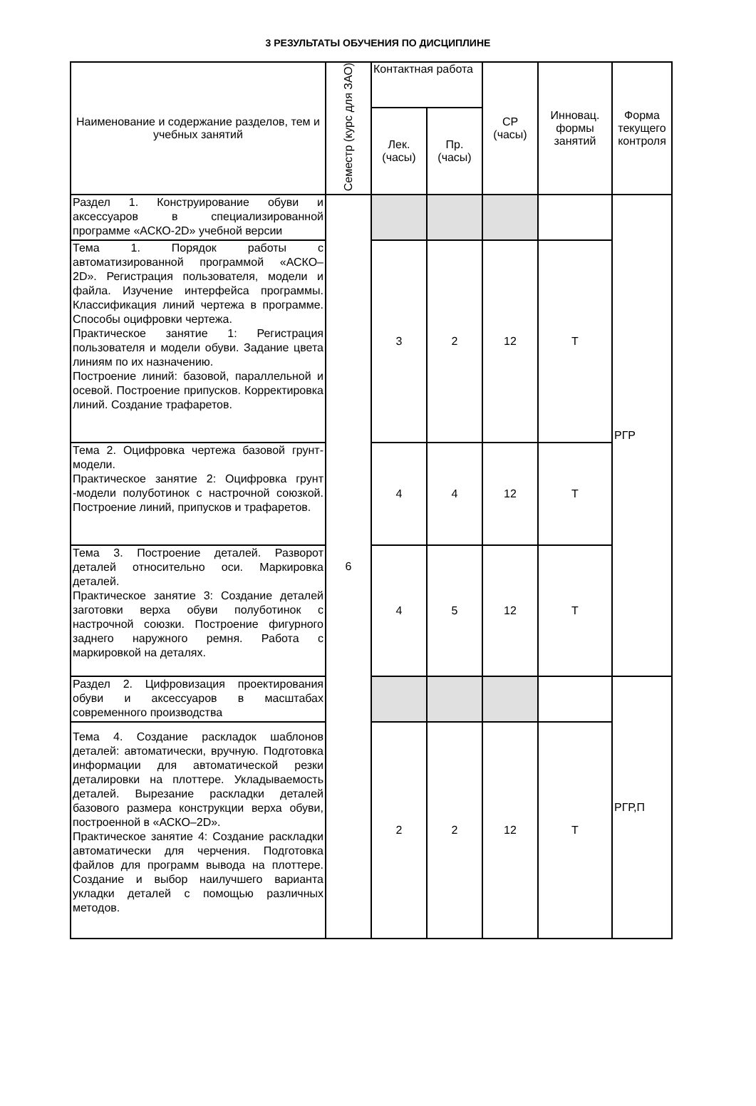3 РЕЗУЛЬТАТЫ ОБУЧЕНИЯ ПО ДИСЦИПЛИНЕ
| Наименование и содержание разделов, тем и учебных занятий | Семестр (курс для ЗАО) | Контактная работа | | СР (часы) | Инновац. формы занятий | Форма текущего контроля |
| --- | --- | --- | --- | --- | --- | --- |
| | | Лек. (часы) | Пр. (часы) | | | |
| Раздел 1. Конструирование обуви и аксессуаров в специализированной программе «АСКО-2D» учебной версии | 6 | | | | | РГР |
| Тема 1. Порядок работы с автоматизированной программой «АСКО– 2D». Регистрация пользователя, модели и файла. Изучение интерфейса программы. Классификация линий чертежа в программе. Способы оцифровки чертежа. Практическое занятие 1: Регистрация пользователя и модели обуви. Задание цвета линиям по их назначению. Построение линий: базовой, параллельной и осевой. Построение припусков. Корректировка линий. Создание трафаретов. | | 3 | 2 | 12 | Т | |
| Тема 2. Оцифровка чертежа базовой грунт- модели. Практическое занятие 2: Оцифровка грунт -модели полуботинок с настрочной союзкой. Построение линий, припусков и трафаретов. | | 4 | 4 | 12 | Т | |
| Тема 3. Построение деталей. Разворот деталей относительно оси. Маркировка деталей. Практическое занятие 3: Создание деталей заготовки верха обуви полуботинок с настрочной союзки. Построение фигурного заднего наружного ремня. Работа с маркировкой на деталях. | | 4 | 5 | 12 | Т | |
| Раздел 2. Цифровизация проектирования обуви и аксессуаров в масштабах современного производства | | | | | | РГР,П |
| Тема 4. Создание раскладок шаблонов деталей: автоматически, вручную. Подготовка информации для автоматической резки деталировки на плоттере. Укладываемость деталей. Вырезание раскладки деталей базового размера конструкции верха обуви, построенной в «АСКО–2D». Практическое занятие 4: Создание раскладки автоматически для черчения. Подготовка файлов для программ вывода на плоттере. Создание и выбор наилучшего варианта укладки деталей с помощью различных методов. | | 2 | 2 | 12 | Т | |